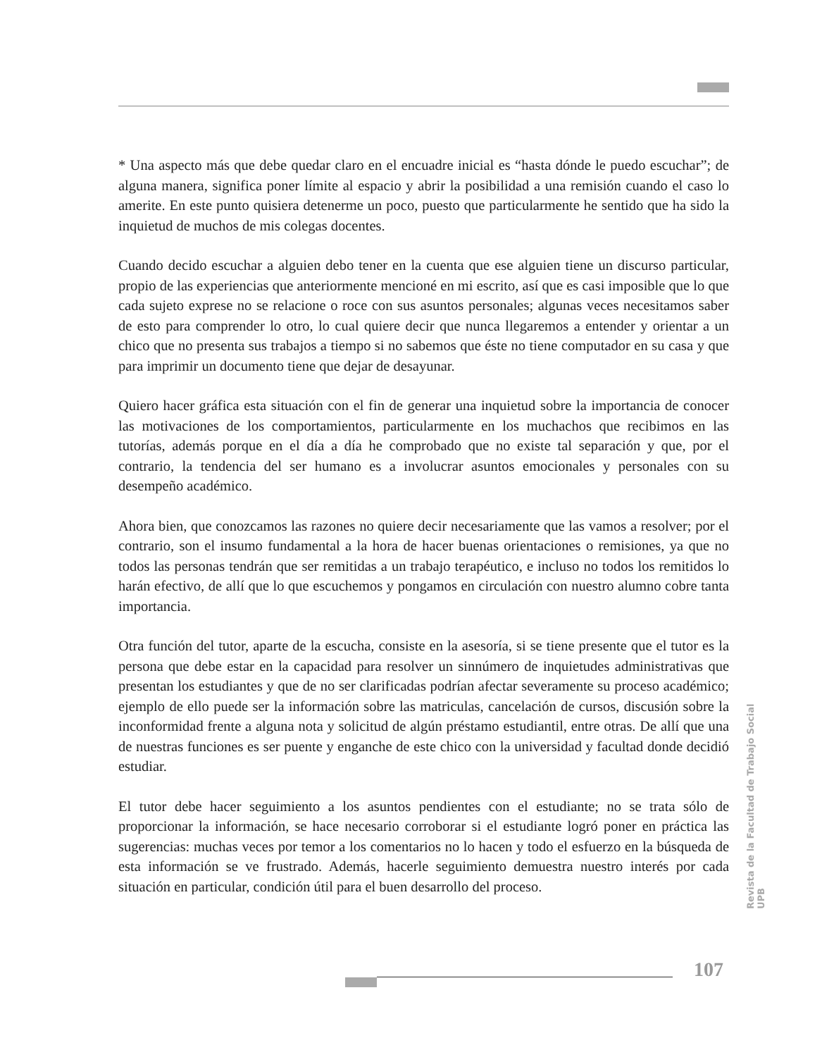* Una aspecto más que debe quedar claro en el encuadre inicial es “hasta dónde le puedo escuchar”; de alguna manera, significa poner límite al espacio y abrir la posibilidad a una remisión cuando el caso lo amerite. En este punto quisiera detenerme un poco, puesto que particularmente he sentido que ha sido la inquietud de muchos de mis colegas docentes.
Cuando decido escuchar a alguien debo tener en la cuenta que ese alguien tiene un discurso particular, propio de las experiencias que anteriormente mencioné en mi escrito, así que es casi imposible que lo que cada sujeto exprese no se relacione o roce con sus asuntos personales; algunas veces necesitamos saber de esto para comprender lo otro, lo cual quiere decir que nunca llegaremos a entender y orientar a un chico que no presenta sus trabajos a tiempo si no sabemos que éste no tiene computador en su casa y que para imprimir un documento tiene que dejar de desayunar.
Quiero hacer gráfica esta situación con el fin de generar una inquietud sobre la importancia de conocer las motivaciones de los comportamientos, particularmente en los muchachos que recibimos en las tutorías, además porque en el día a día he comprobado que no existe tal separación y que, por el contrario, la tendencia del ser humano es a involucrar asuntos emocionales y personales con su desempeño académico.
Ahora bien, que conozcamos las razones no quiere decir necesariamente que las vamos a resolver; por el contrario, son el insumo fundamental a la hora de hacer buenas orientaciones o remisiones, ya que no todos las personas tendrán que ser remitidas a un trabajo terapéutico, e incluso no todos los remitidos lo harán efectivo, de allí que lo que escuchemos y pongamos en circulación con nuestro alumno cobre tanta importancia.
Otra función del tutor, aparte de la escucha, consiste en la asesoría, si se tiene presente que el tutor es la persona que debe estar en la capacidad para resolver un sinnúmero de inquietudes administrativas que presentan los estudiantes y que de no ser clarificadas podrían afectar severamente su proceso académico; ejemplo de ello puede ser la información sobre las matriculas, cancelación de cursos, discusión sobre la inconformidad frente a alguna nota y solicitud de algún préstamo estudiantil, entre otras. De allí que una de nuestras funciones es ser puente y enganche de este chico con la universidad y facultad donde decidió estudiar.
El tutor debe hacer seguimiento a los asuntos pendientes con el estudiante; no se trata sólo de proporcionar la información, se hace necesario corroborar si el estudiante logró poner en práctica las sugerencias: muchas veces por temor a los comentarios no lo hacen y todo el esfuerzo en la búsqueda de esta información se ve frustrado. Además, hacerle seguimiento demuestra nuestro interés por cada situación en particular, condición útil para el buen desarrollo del proceso.
Revista de la Facultad de Trabajo Social UPB
107